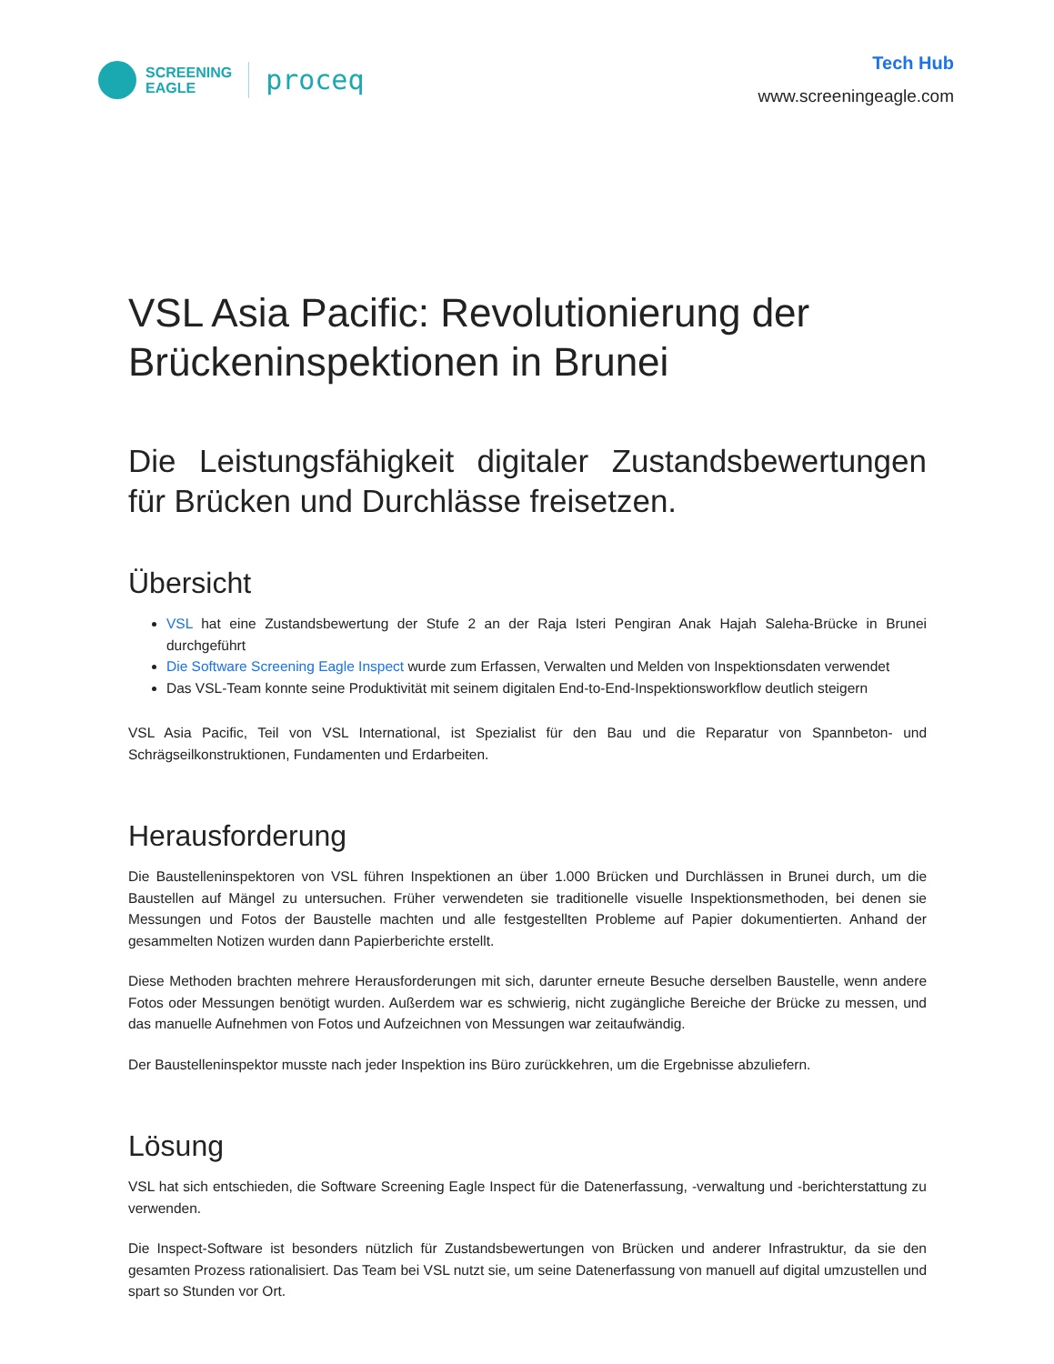SCREENING
EAGLE
proceq
Tech Hub
www.screeningeagle.com
VSL Asia Pacific: Revolutionierung der Brückeninspektionen in Brunei
Die Leistungsfähigkeit digitaler Zustandsbewertungen für Brücken und Durchlässe freisetzen.
Übersicht
VSL hat eine Zustandsbewertung der Stufe 2 an der Raja Isteri Pengiran Anak Hajah Saleha-Brücke in Brunei durchgeführt
Die Software Screening Eagle Inspect wurde zum Erfassen, Verwalten und Melden von Inspektionsdaten verwendet
Das VSL-Team konnte seine Produktivität mit seinem digitalen End-to-End-Inspektionsworkflow deutlich steigern
VSL Asia Pacific, Teil von VSL International, ist Spezialist für den Bau und die Reparatur von Spannbeton- und Schrägseilkonstruktionen, Fundamenten und Erdarbeiten.
Herausforderung
Die Baustelleninspektoren von VSL führen Inspektionen an über 1.000 Brücken und Durchlässen in Brunei durch, um die Baustellen auf Mängel zu untersuchen. Früher verwendeten sie traditionelle visuelle Inspektionsmethoden, bei denen sie Messungen und Fotos der Baustelle machten und alle festgestellten Probleme auf Papier dokumentierten. Anhand der gesammelten Notizen wurden dann Papierberichte erstellt.
Diese Methoden brachten mehrere Herausforderungen mit sich, darunter erneute Besuche derselben Baustelle, wenn andere Fotos oder Messungen benötigt wurden. Außerdem war es schwierig, nicht zugängliche Bereiche der Brücke zu messen, und das manuelle Aufnehmen von Fotos und Aufzeichnen von Messungen war zeitaufwändig.
Der Baustelleninspektor musste nach jeder Inspektion ins Büro zurückkehren, um die Ergebnisse abzuliefern.
Lösung
VSL hat sich entschieden, die Software Screening Eagle Inspect für die Datenerfassung, -verwaltung und -berichterstattung zu verwenden.
Die Inspect-Software ist besonders nützlich für Zustandsbewertungen von Brücken und anderer Infrastruktur, da sie den gesamten Prozess rationalisiert. Das Team bei VSL nutzt sie, um seine Datenerfassung von manuell auf digital umzustellen und spart so Stunden vor Ort.